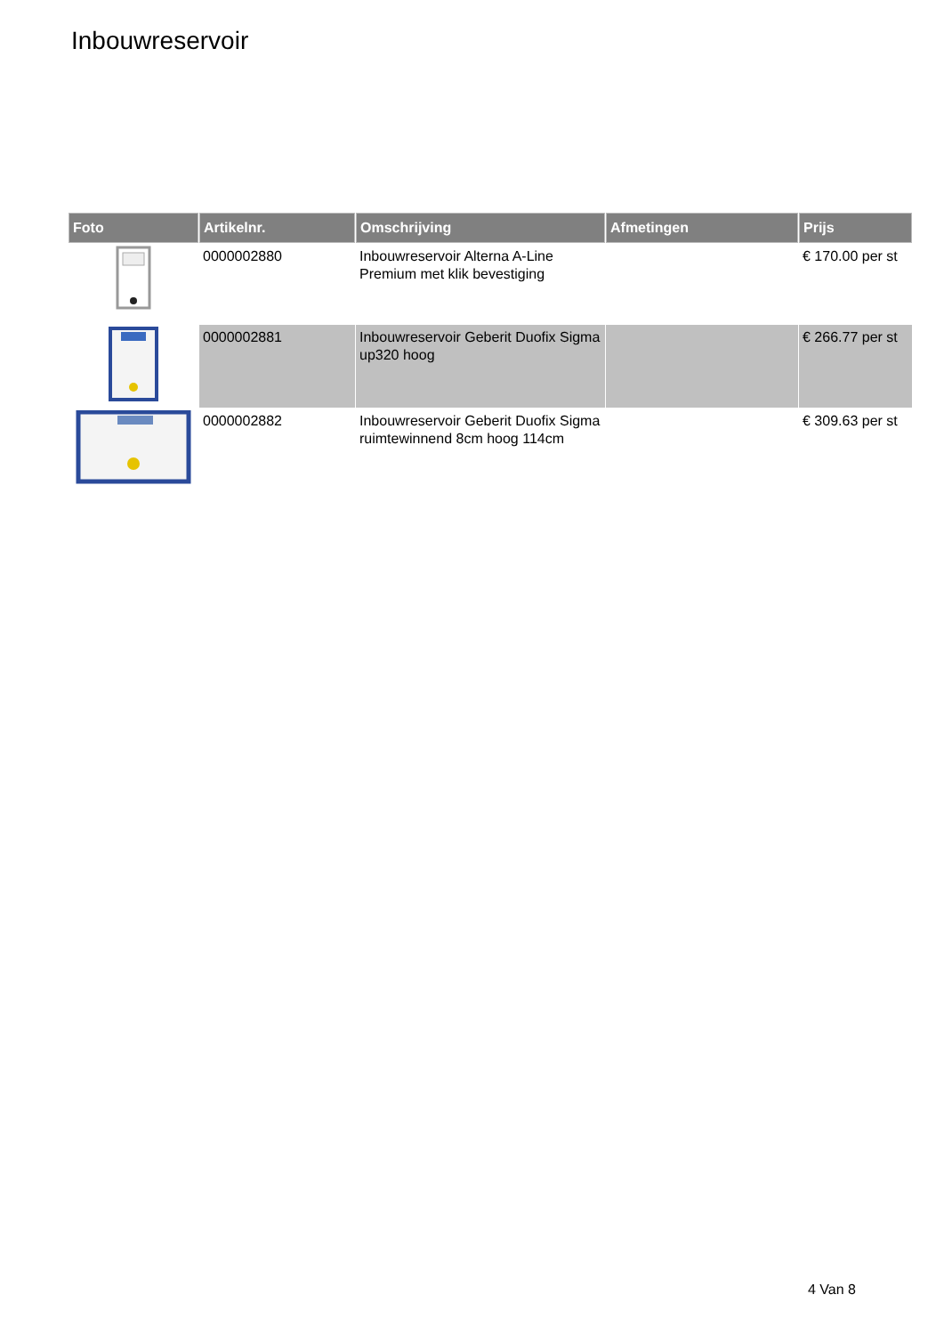Inbouwreservoir
| Foto | Artikelnr. | Omschrijving | Afmetingen | Prijs |
| --- | --- | --- | --- | --- |
| | 0000002880 | Inbouwreservoir Alterna A-Line Premium met klik bevestiging | | € 170.00 per st |
| | 0000002881 | Inbouwreservoir Geberit Duofix Sigma up320 hoog | | € 266.77 per st |
| | 0000002882 | Inbouwreservoir Geberit Duofix Sigma ruimtewinnend 8cm hoog 114cm | | € 309.63 per st |
4 Van 8